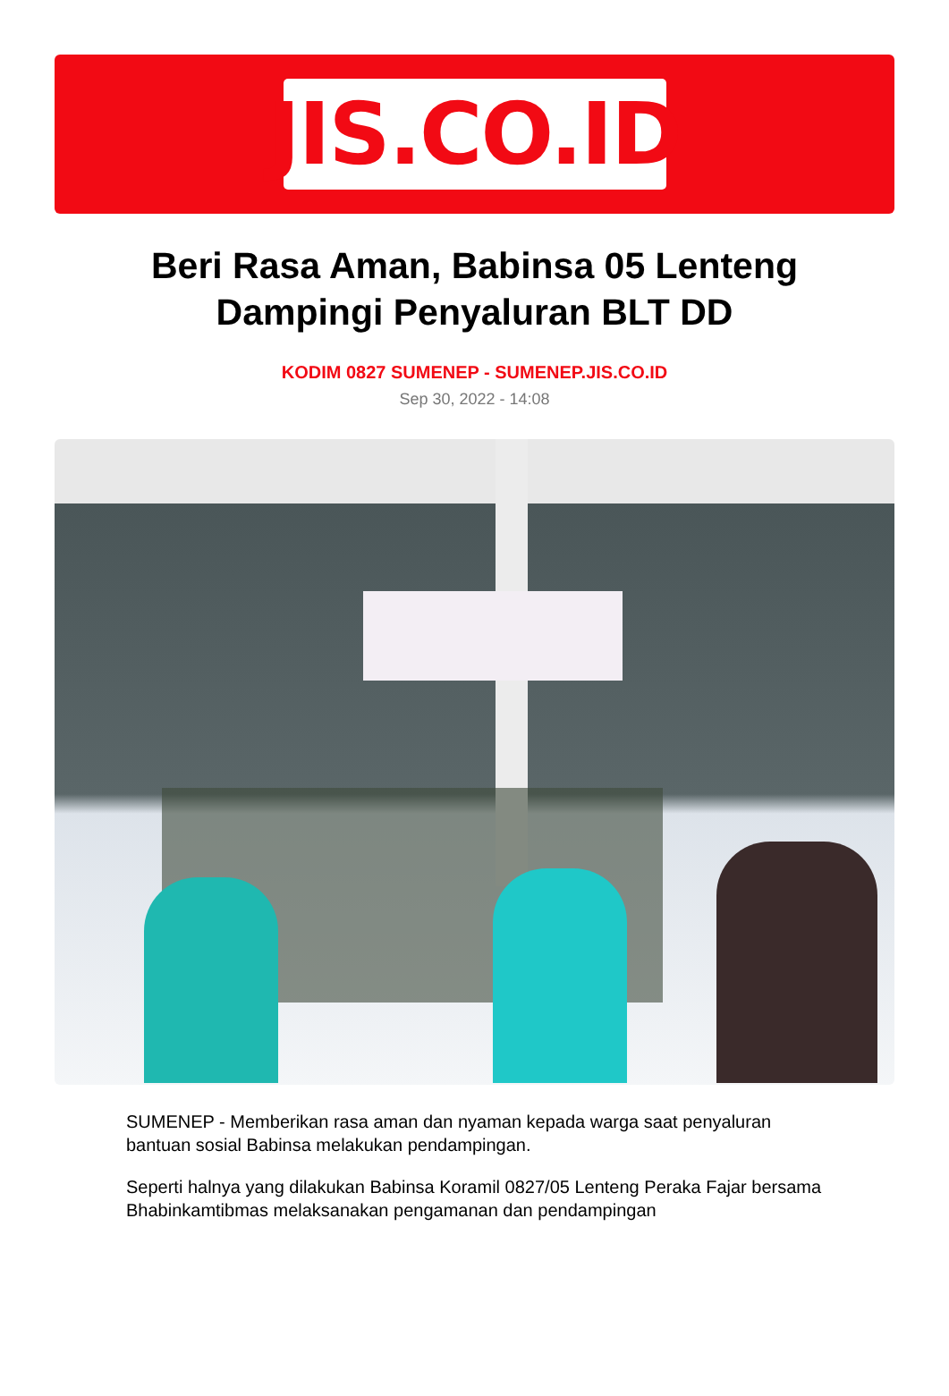JIS.CO.ID
Beri Rasa Aman, Babinsa 05 Lenteng Dampingi Penyaluran BLT DD
KODIM 0827 SUMENEP - SUMENEP.JIS.CO.ID
Sep 30, 2022 - 14:08
SUMENEP - Memberikan rasa aman dan nyaman kepada warga saat penyaluran bantuan sosial Babinsa melakukan pendampingan.
Seperti halnya yang dilakukan Babinsa Koramil 0827/05 Lenteng Peraka Fajar bersama Bhabinkamtibmas melaksanakan pengamanan dan pendampingan